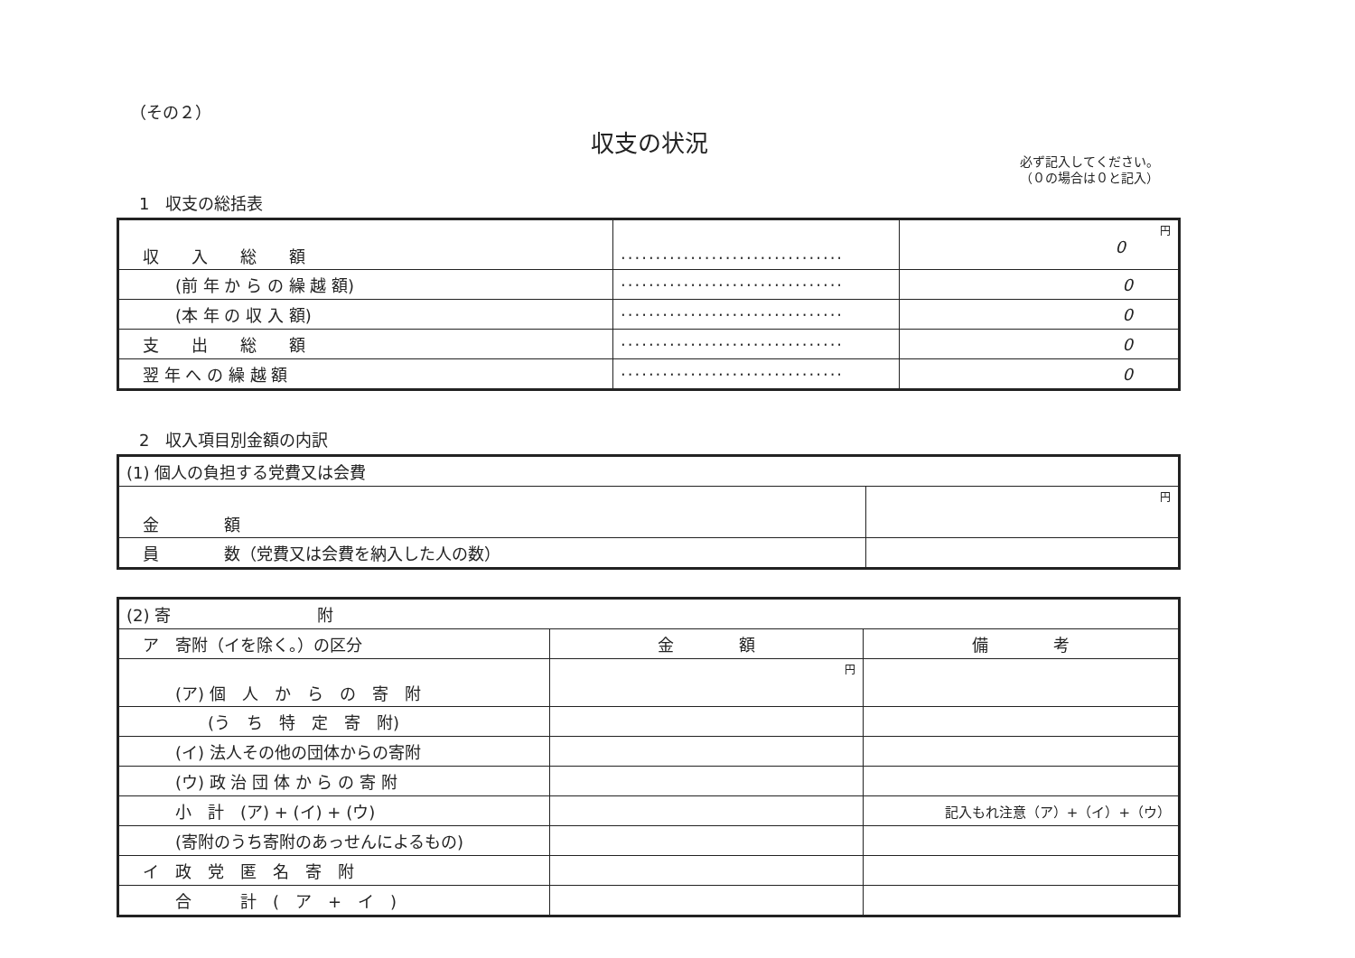（その２）
収支の状況
必ず記入してください。
（０の場合は０と記入）
1　収支の総括表
| 収 入 総 額 | ································ | 円 0 |
| (前 年 か ら の 繰 越 額) | ································ | 0 |
| (本 年 の 収 入 額) | ································ | 0 |
| 支 出 総 額 | ································ | 0 |
| 翌 年 へ の 繰 越 額 | ································ | 0 |
2　収入項目別金額の内訳
| (1) 個人の負担する党費又は会費 | |
| 金 額 | 円 |
| 員 数（党費又は会費を納入した人の数） | |
| (2) 寄 附 | | |
| ア 寄附（イを除く。）の区分 | 金 額 | 備 考 |
| (ア) 個 人 か ら の 寄 附 | 円 | |
| (う ち 特 定 寄 附) | | |
| (イ) 法人その他の団体からの寄附 | | |
| (ウ) 政 治 団 体 か ら の 寄 附 | | |
| 小 計 (ア) + (イ) + (ウ) | | 記入もれ注意（ア）+（イ）+（ウ） |
| (寄附のうち寄附のあっせんによるもの) | | |
| イ 政 党 匿 名 寄 附 | | |
| 合 計 ( ア + イ ) | | |